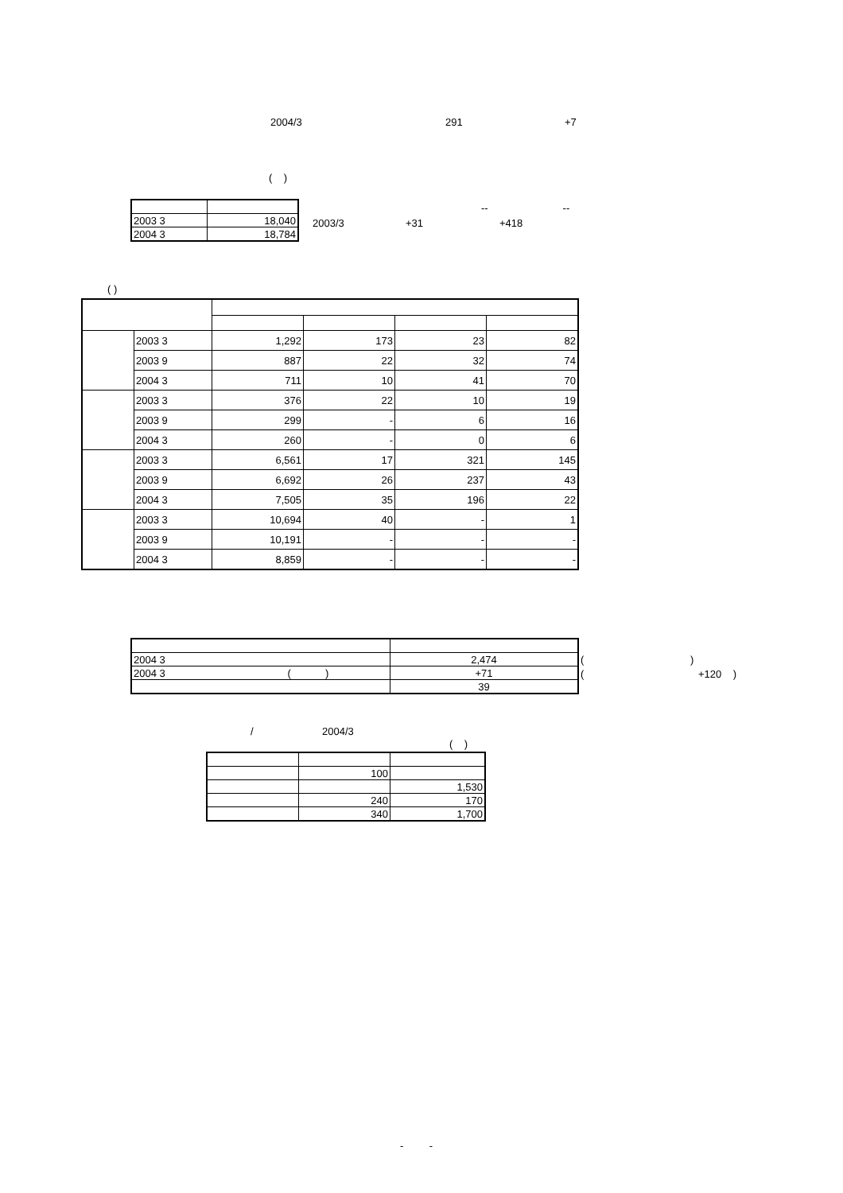2004/3 291 +7
( )
| 2003 3 | 18,040 |
| 2004 3 | 18,784 |
-- --
2003/3 +31 +418
( )
| | 2003 3 | 1,292 | 173 | 23 | 82 |
| | 2003 9 | 887 | 22 | 32 | 74 |
| | 2004 3 | 711 | 10 | 41 | 70 |
| | 2003 3 | 376 | 22 | 10 | 19 |
| | 2003 9 | 299 | - | 6 | 16 |
| | 2004 3 | 260 | - | 0 | 6 |
| | 2003 3 | 6,561 | 17 | 321 | 145 |
| | 2003 9 | 6,692 | 26 | 237 | 43 |
| | 2004 3 | 7,505 | 35 | 196 | 22 |
| | 2003 3 | 10,694 | 40 | - | 1 |
| | 2003 9 | 10,191 | - | - | - |
| | 2004 3 | 8,859 | - | - | - |
| 2004 3 | 2,474 |
| 2004 3 ( ) | +71 |
| | 39 |
( )
( +120 )
/ 2004/3
( )
| | 100 | |
| | | 1,530 |
| | 240 | 170 |
| | 340 | 1,700 |
- -